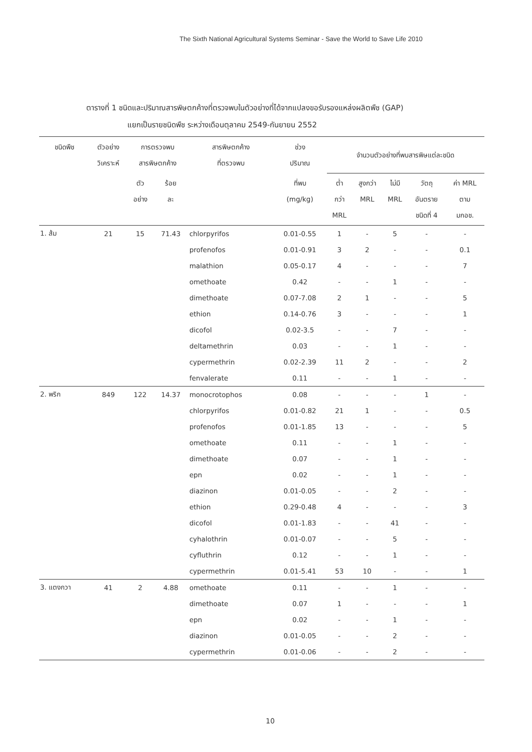The Sixth National Agricultural Systems Seminar - Save the World to Save Life 2010
ตารางที่ 1 ชนิดและปริมาณสารพิษตกค้างที่ตรวจพบในตัวอย่างที่ได้จากแปลงขอรับรองแหล่งผลิตพืช (GAP)
แยกเป็นรายชนิดพืช ระหว่างเดือนตุลาคม 2549-กันยายน 2552
| ชนิดพืช | ตัวอย่าง วิเคราะห์ | การตรวจพบ สารพิษตกค้าง | | สารพิษตกค้าง ที่ตรวจพบ | ช่วง ปริมาณ | จำนวนตัวอย่างที่พบสารพิษแต่ละชนิด | | | | |
| --- | --- | --- | --- | --- | --- | --- | --- | --- | --- | --- |
| | | ตัว อย่าง | ร้อย ละ | | ที่พบ (mg/kg) | ต่ำ กว่า MRL | สูงกว่า MRL | ไม่มี MRL | วัตถุ อันตราย ชนิดที่ 4 | ค่า MRL ตาม มกอช. |
| 1. ส้ม | 21 | 15 | 71.43 | chlorpyrifos | 0.01-0.55 | 1 | - | 5 | - | - |
| | | | | profenofos | 0.01-0.91 | 3 | 2 | - | - | 0.1 |
| | | | | malathion | 0.05-0.17 | 4 | - | - | - | 7 |
| | | | | omethoate | 0.42 | - | - | 1 | - | - |
| | | | | dimethoate | 0.07-7.08 | 2 | 1 | - | - | 5 |
| | | | | ethion | 0.14-0.76 | 3 | - | - | - | 1 |
| | | | | dicofol | 0.02-3.5 | - | - | 7 | - | - |
| | | | | deltamethrin | 0.03 | - | - | 1 | - | - |
| | | | | cypermethrin | 0.02-2.39 | 11 | 2 | - | - | 2 |
| | | | | fenvalerate | 0.11 | - | - | 1 | - | - |
| 2. พริก | 849 | 122 | 14.37 | monocrotophos | 0.08 | - | - | - | 1 | - |
| | | | | chlorpyrifos | 0.01-0.82 | 21 | 1 | - | - | 0.5 |
| | | | | profenofos | 0.01-1.85 | 13 | - | - | - | 5 |
| | | | | omethoate | 0.11 | - | - | 1 | - | - |
| | | | | dimethoate | 0.07 | - | - | 1 | - | - |
| | | | | epn | 0.02 | - | - | 1 | - | - |
| | | | | diazinon | 0.01-0.05 | - | - | 2 | - | - |
| | | | | ethion | 0.29-0.48 | 4 | - | - | - | 3 |
| | | | | dicofol | 0.01-1.83 | - | - | 41 | - | - |
| | | | | cyhalothrin | 0.01-0.07 | - | - | 5 | - | - |
| | | | | cyfluthrin | 0.12 | - | - | 1 | - | - |
| | | | | cypermethrin | 0.01-5.41 | 53 | 10 | - | - | 1 |
| 3. แตงกวา | 41 | 2 | 4.88 | omethoate | 0.11 | - | - | 1 | - | - |
| | | | | dimethoate | 0.07 | 1 | - | - | - | 1 |
| | | | | epn | 0.02 | - | - | 1 | - | - |
| | | | | diazinon | 0.01-0.05 | - | - | 2 | - | - |
| | | | | cypermethrin | 0.01-0.06 | - | - | 2 | - | - |
10